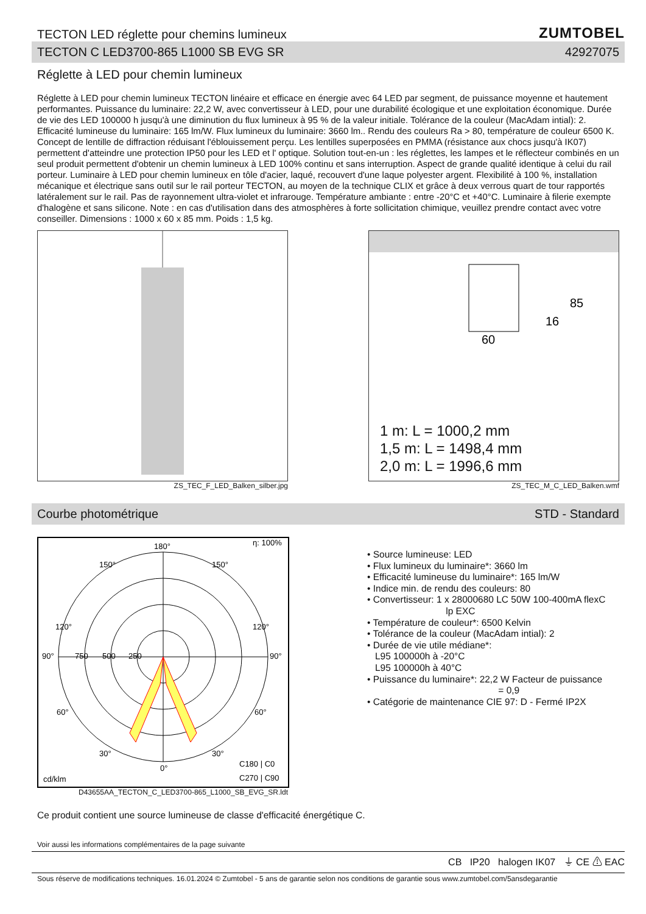TECTON LED réglette pour chemins lumineux
ZUMTOBEL
TECTON C LED3700-865 L1000 SB EVG SR 42927075
Réglette à LED pour chemin lumineux
Réglette à LED pour chemin lumineux TECTON linéaire et efficace en énergie avec 64 LED par segment, de puissance moyenne et hautement performantes. Puissance du luminaire: 22,2 W, avec convertisseur à LED, pour une durabilité écologique et une exploitation économique. Durée de vie des LED 100000 h jusqu'à une diminution du flux lumineux à 95 % de la valeur initiale. Tolérance de la couleur (MacAdam intial): 2. Efficacité lumineuse du luminaire: 165 lm/W. Flux lumineux du luminaire: 3660 lm.. Rendu des couleurs Ra > 80, température de couleur 6500 K. Concept de lentille de diffraction réduisant l'éblouissement perçu. Les lentilles superposées en PMMA (résistance aux chocs jusqu'à IK07) permettent d'atteindre une protection IP50 pour les LED et l' optique. Solution tout-en-un : les réglettes, les lampes et le réflecteur combinés en un seul produit permettent d'obtenir un chemin lumineux à LED 100% continu et sans interruption. Aspect de grande qualité identique à celui du rail porteur. Luminaire à LED pour chemin lumineux en tôle d'acier, laqué, recouvert d'une laque polyester argent. Flexibilité à 100 %, installation mécanique et électrique sans outil sur le rail porteur TECTON, au moyen de la technique CLIX et grâce à deux verrous quart de tour rapportés latéralement sur le rail. Pas de rayonnement ultra-violet et infrarouge. Température ambiante : entre -20°C et +40°C. Luminaire à filerie exempte d'halogène et sans silicone. Note : en cas d'utilisation dans des atmosphères à forte sollicitation chimique, veuillez prendre contact avec votre conseiller. Dimensions : 1000 x 60 x 85 mm. Poids : 1,5 kg.
ZS_TEC_F_LED_Balken_silber.jpg
60
85
16
1 m: L = 1000,2 mm
1,5 m: L = 1498,4 mm
2,0 m: L = 1996,6 mm
ZS_TEC_M_C_LED_Balken.wmf
Courbe photométrique STD - Standard
180°
η: 100%
150°
150°
120°
120°
90°
90°
750
500
250
60°
60°
30°
30°
0°
C180 | C0
C270 | C90
cd/klm
D43655AA_TECTON_C_LED3700-865_L1000_SB_EVG_SR.ldt
• Source lumineuse: LED
• Flux lumineux du luminaire*: 3660 lm
• Efficacité lumineuse du luminaire*: 165 lm/W
• Indice min. de rendu des couleurs: 80
• Convertisseur: 1 x 28000680 LC 50W 100-400mA flexC
lp EXC
• Température de couleur*: 6500 Kelvin
• Tolérance de la couleur (MacAdam intial): 2
• Durée de vie utile médiane*:
L95 100000h à -20°C
L95 100000h à 40°C
• Puissance du luminaire*: 22,2 W Facteur de puissance
= 0,9
• Catégorie de maintenance CIE 97: D - Fermé IP2X
Ce produit contient une source lumineuse de classe d'efficacité énergétique C.
Voir aussi les informations complémentaires de la page suivante
CB IP20 halogen IK07 ⏚ CE ⚠ EAC
Sous réserve de modifications techniques. 16.01.2024 © Zumtobel - 5 ans de garantie selon nos conditions de garantie sous www.zumtobel.com/5ansdegarantie